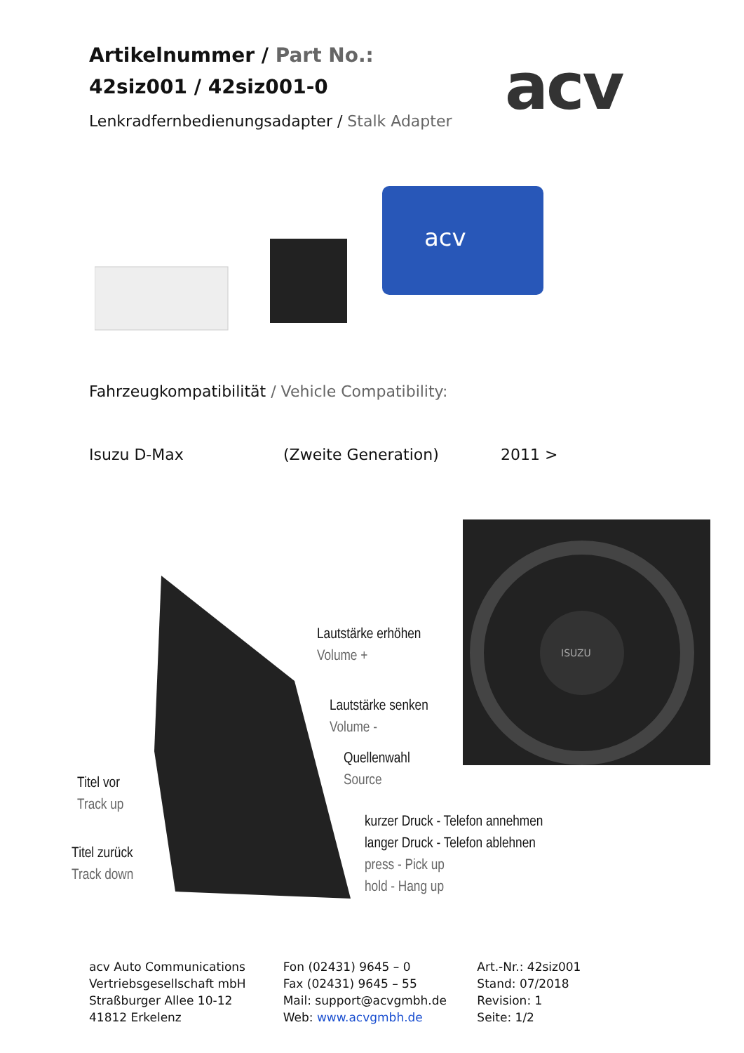Artikelnummer / Part No.:
42siz001 / 42siz001-0
Lenkradfernbedienungsadapter / Stalk Adapter
acv
acv
Fahrzeugkompatibilität / Vehicle Compatibility:
Isuzu D-Max (Zweite Generation) 2011 >
Lautstärke erhöhen
Volume +
Lautstärke senken
Volume -
Quellenwahl
Source
Titel vor
Track up
Titel zurück
Track down
kurzer Druck - Telefon annehmen
langer Druck - Telefon ablehnen
press - Pick up
hold - Hang up
ISUZU
acv Auto Communications
Vertriebsgesellschaft mbH
Straßburger Allee 10-12
41812 Erkelenz
Fon (02431) 9645 – 0
Fax (02431) 9645 – 55
Mail: support@acvgmbh.de
Web: www.acvgmbh.de
Art.-Nr.: 42siz001
Stand: 07/2018
Revision: 1
Seite: 1/2